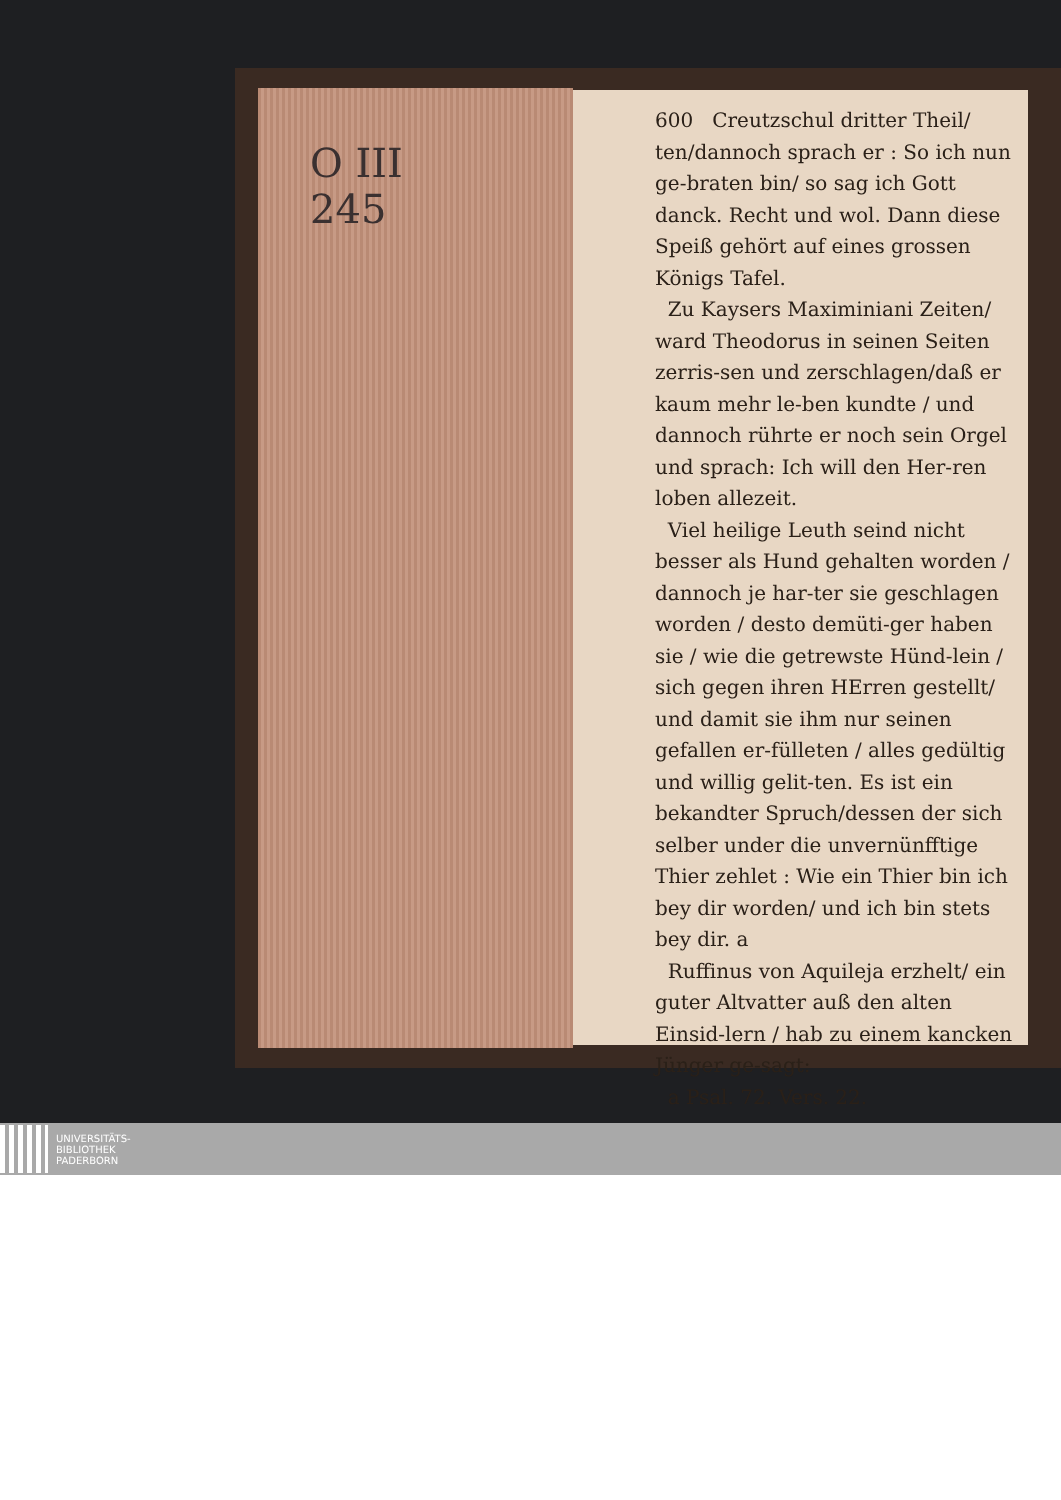O III
245
600 Creutzschul dritter Theil/
ten/dannoch sprach er : So ich nun ge-braten bin/ so sag ich Gott danck. Recht und wol. Dann diese Speiß gehört auf eines grossen Königs Tafel.
Zu Kaysers Maximiniani Zeiten/ ward Theodorus in seinen Seiten zerris-sen und zerschlagen/daß er kaum mehr le-ben kundte / und dannoch rührte er noch sein Orgel und sprach: Ich will den Her-ren loben allezeit.
Viel heilige Leuth seind nicht besser als Hund gehalten worden / dannoch je har-ter sie geschlagen worden / desto demüti-ger haben sie / wie die getrewste Hünd-lein / sich gegen ihren HErren gestellt/ und damit sie ihm nur seinen gefallen er-fülleten / alles gedültig und willig gelit-ten. Es ist ein bekandter Spruch/dessen der sich selber under die unvernünfftige Thier zehlet : Wie ein Thier bin ich bey dir worden/ und ich bin stets bey dir. a
Ruffinus von Aquileja erzhelt/ ein guter Altvatter auß den alten Einsid-lern / hab zu einem kancken Jünger ge-sagt:
a Psal. 72. Vers. 22.
UNIVERSITÄTS-
BIBLIOTHEK
PADERBORN